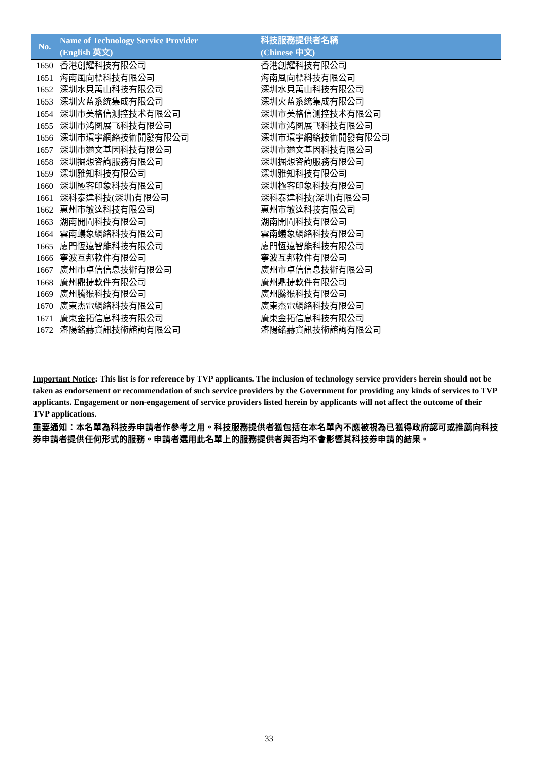| No. | Name of Technology Service Provider (English 英文) | 科技服務提供者名稱 (Chinese 中文) |
| --- | --- | --- |
| 1650 | 香港創耀科技有限公司 | 香港創耀科技有限公司 |
| 1651 | 海南風向標科技有限公司 | 海南風向標科技有限公司 |
| 1652 | 深圳水貝萬山科技有限公司 | 深圳水貝萬山科技有限公司 |
| 1653 | 深圳火蓝系统集成有限公司 | 深圳火蓝系统集成有限公司 |
| 1654 | 深圳市美格信测控技术有限公司 | 深圳市美格信测控技术有限公司 |
| 1655 | 深圳市鸿图展飞科技有限公司 | 深圳市鸿图展飞科技有限公司 |
| 1656 | 深圳市環宇網絡技術開發有限公司 | 深圳市環宇網絡技術開發有限公司 |
| 1657 | 深圳市邇文基因科技有限公司 | 深圳市邇文基因科技有限公司 |
| 1658 | 深圳掘想咨詢服務有限公司 | 深圳掘想咨詢服務有限公司 |
| 1659 | 深圳雅知科技有限公司 | 深圳雅知科技有限公司 |
| 1660 | 深圳極客印象科技有限公司 | 深圳極客印象科技有限公司 |
| 1661 | 深科泰達科技(深圳)有限公司 | 深科泰達科技(深圳)有限公司 |
| 1662 | 惠州市敏達科技有限公司 | 惠州市敏達科技有限公司 |
| 1663 | 湖南開聞科技有限公司 | 湖南開聞科技有限公司 |
| 1664 | 雲南蟻象網絡科技有限公司 | 雲南蟻象網絡科技有限公司 |
| 1665 | 廈門恆遠智能科技有限公司 | 廈門恆遠智能科技有限公司 |
| 1666 | 寧波互邦軟件有限公司 | 寧波互邦軟件有限公司 |
| 1667 | 廣州市卓信信息技術有限公司 | 廣州市卓信信息技術有限公司 |
| 1668 | 廣州鼎捷軟件有限公司 | 廣州鼎捷軟件有限公司 |
| 1669 | 廣州騰猴科技有限公司 | 廣州騰猴科技有限公司 |
| 1670 | 廣東杰電網絡科技有限公司 | 廣東杰電網絡科技有限公司 |
| 1671 | 廣東金拓信息科技有限公司 | 廣東金拓信息科技有限公司 |
| 1672 | 瀋陽銘赫資訊技術諮詢有限公司 | 瀋陽銘赫資訊技術諮詢有限公司 |
Important Notice: This list is for reference by TVP applicants. The inclusion of technology service providers herein should not be taken as endorsement or recommendation of such service providers by the Government for providing any kinds of services to TVP applicants. Engagement or non-engagement of service providers listed herein by applicants will not affect the outcome of their TVP applications.
重要通知：本名單為科技券申請者作參考之用。科技服務提供者獲包括在本名單內不應被視為已獲得政府認可或推薦向科技券申請者提供任何形式的服務。申請者選用此名單上的服務提供者與否均不會影響其科技券申請的結果。
33